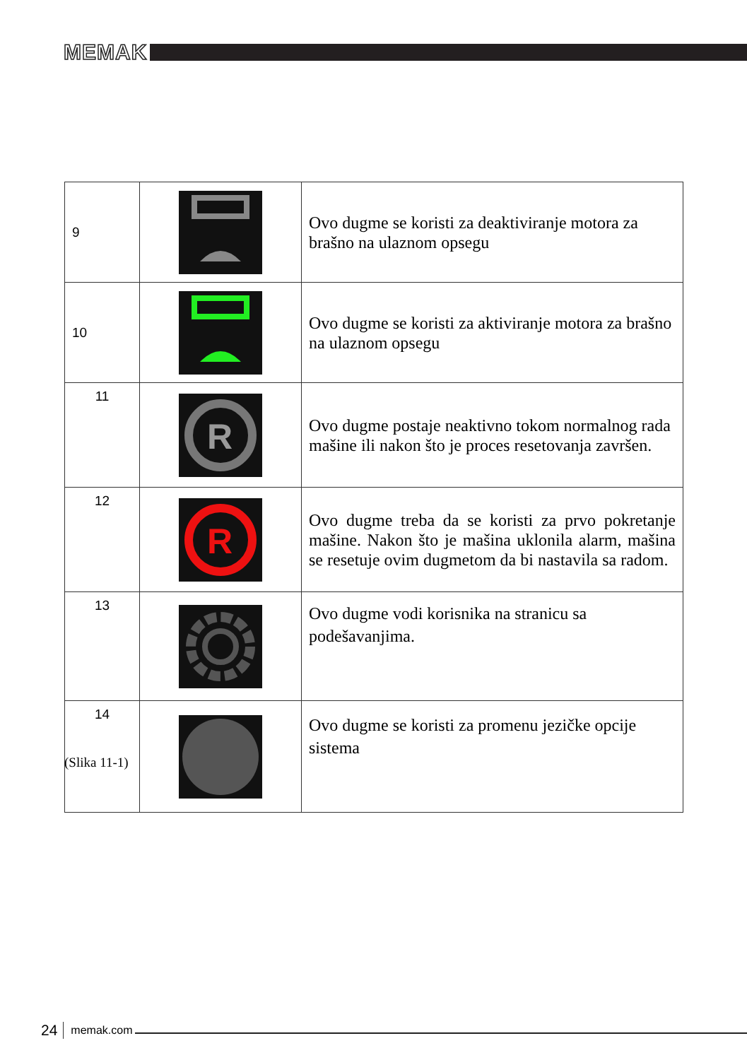MEMAK
| 9 | | Ovo dugme se koristi za deaktiviranje motora za brašno na ulaznom opsegu |
| 10 | | Ovo dugme se koristi za aktiviranje motora za brašno na ulaznom opsegu |
| 11 | R | Ovo dugme postaje neaktivno tokom normalnog rada mašine ili nakon što je proces resetovanja završen. |
| 12 | R | Ovo dugme treba da se koristi za prvo pokretanje mašine. Nakon što je mašina uklonila alarm, mašina se resetuje ovim dugmetom da bi nastavila sa radom. |
| 13 | | Ovo dugme vodi korisnika na stranicu sa podešavanjima. |
| 14 | | Ovo dugme se koristi za promenu jezičke opcije sistema |
(Slika 11-1)
24 memak.com